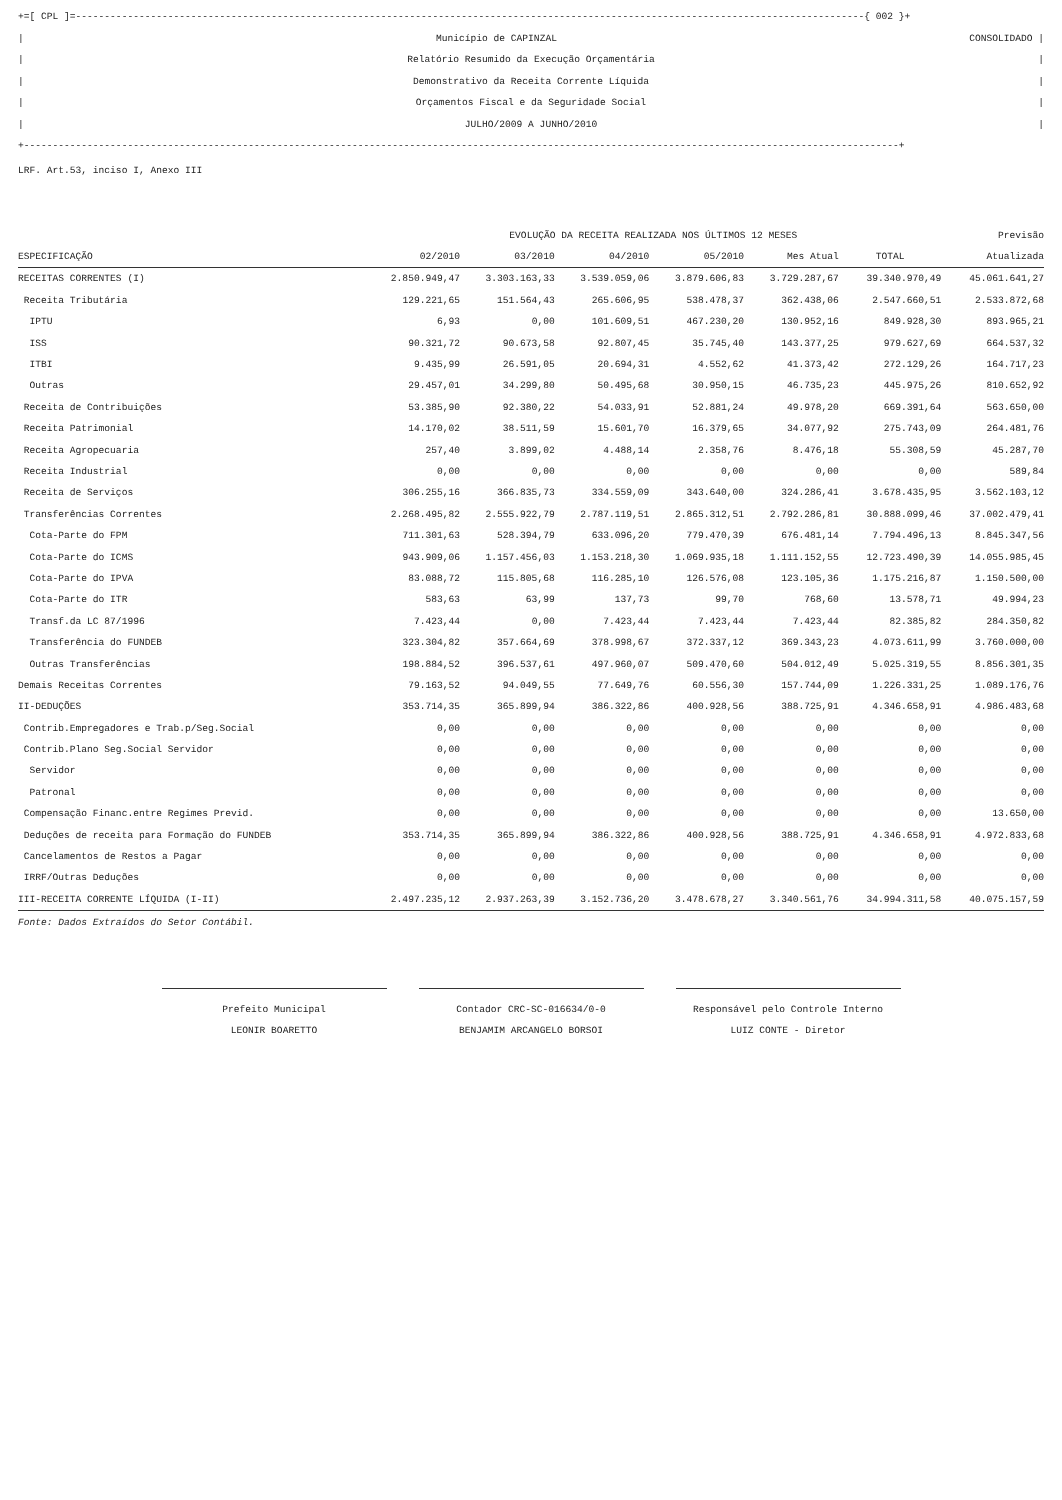+=[ CPL ]=-----------------------------------------------------------------------------------------------------------------------------------------{ 002 }+
| Município de CAPINZAL CONSOLIDADO |
| Relatório Resumido da Execução Orçamentária |
| Demonstrativo da Receita Corrente Líquida |
| Orçamentos Fiscal e da Seguridade Social |
| JULHO/2009 A JUNHO/2010 |
+--------------------------------------------------------------------------------------------------------------------------------------------------------+
LRF. Art.53, inciso I, Anexo III
| | EVOLUÇÃO DA RECEITA REALIZADA NOS ÚLTIMOS 12 MESES | | | | | | Previsão |
| --- | --- | --- | --- | --- | --- | --- | --- |
| ESPECIFICAÇÃO | 02/2010 | 03/2010 | 04/2010 | 05/2010 | Mes Atual | TOTAL | Atualizada |
| RECEITAS CORRENTES (I) | 2.850.949,47 | 3.303.163,33 | 3.539.059,06 | 3.879.606,83 | 3.729.287,67 | 39.340.970,49 | 45.061.641,27 |
| Receita Tributária | 129.221,65 | 151.564,43 | 265.606,95 | 538.478,37 | 362.438,06 | 2.547.660,51 | 2.533.872,68 |
| IPTU | 6,93 | 0,00 | 101.609,51 | 467.230,20 | 130.952,16 | 849.928,30 | 893.965,21 |
| ISS | 90.321,72 | 90.673,58 | 92.807,45 | 35.745,40 | 143.377,25 | 979.627,69 | 664.537,32 |
| ITBI | 9.435,99 | 26.591,05 | 20.694,31 | 4.552,62 | 41.373,42 | 272.129,26 | 164.717,23 |
| Outras | 29.457,01 | 34.299,80 | 50.495,68 | 30.950,15 | 46.735,23 | 445.975,26 | 810.652,92 |
| Receita de Contribuições | 53.385,90 | 92.380,22 | 54.033,91 | 52.881,24 | 49.978,20 | 669.391,64 | 563.650,00 |
| Receita Patrimonial | 14.170,02 | 38.511,59 | 15.601,70 | 16.379,65 | 34.077,92 | 275.743,09 | 264.481,76 |
| Receita Agropecuaria | 257,40 | 3.899,02 | 4.488,14 | 2.358,76 | 8.476,18 | 55.308,59 | 45.287,70 |
| Receita Industrial | 0,00 | 0,00 | 0,00 | 0,00 | 0,00 | 0,00 | 589,84 |
| Receita de Serviços | 306.255,16 | 366.835,73 | 334.559,09 | 343.640,00 | 324.286,41 | 3.678.435,95 | 3.562.103,12 |
| Transferências Correntes | 2.268.495,82 | 2.555.922,79 | 2.787.119,51 | 2.865.312,51 | 2.792.286,81 | 30.888.099,46 | 37.002.479,41 |
| Cota-Parte do FPM | 711.301,63 | 528.394,79 | 633.096,20 | 779.470,39 | 676.481,14 | 7.794.496,13 | 8.845.347,56 |
| Cota-Parte do ICMS | 943.909,06 | 1.157.456,03 | 1.153.218,30 | 1.069.935,18 | 1.111.152,55 | 12.723.490,39 | 14.055.985,45 |
| Cota-Parte do IPVA | 83.088,72 | 115.805,68 | 116.285,10 | 126.576,08 | 123.105,36 | 1.175.216,87 | 1.150.500,00 |
| Cota-Parte do ITR | 583,63 | 63,99 | 137,73 | 99,70 | 768,60 | 13.578,71 | 49.994,23 |
| Transf.da LC 87/1996 | 7.423,44 | 0,00 | 7.423,44 | 7.423,44 | 7.423,44 | 82.385,82 | 284.350,82 |
| Transferência do FUNDEB | 323.304,82 | 357.664,69 | 378.998,67 | 372.337,12 | 369.343,23 | 4.073.611,99 | 3.760.000,00 |
| Outras Transferências | 198.884,52 | 396.537,61 | 497.960,07 | 509.470,60 | 504.012,49 | 5.025.319,55 | 8.856.301,35 |
| Demais Receitas Correntes | 79.163,52 | 94.049,55 | 77.649,76 | 60.556,30 | 157.744,09 | 1.226.331,25 | 1.089.176,76 |
| II-DEDUÇÕES | 353.714,35 | 365.899,94 | 386.322,86 | 400.928,56 | 388.725,91 | 4.346.658,91 | 4.986.483,68 |
| Contrib.Empregadores e Trab.p/Seg.Social | 0,00 | 0,00 | 0,00 | 0,00 | 0,00 | 0,00 | 0,00 |
| Contrib.Plano Seg.Social Servidor | 0,00 | 0,00 | 0,00 | 0,00 | 0,00 | 0,00 | 0,00 |
| Servidor | 0,00 | 0,00 | 0,00 | 0,00 | 0,00 | 0,00 | 0,00 |
| Patronal | 0,00 | 0,00 | 0,00 | 0,00 | 0,00 | 0,00 | 0,00 |
| Compensação Financ.entre Regimes Previd. | 0,00 | 0,00 | 0,00 | 0,00 | 0,00 | 0,00 | 13.650,00 |
| Deduções de receita para Formação do FUNDEB | 353.714,35 | 365.899,94 | 386.322,86 | 400.928,56 | 388.725,91 | 4.346.658,91 | 4.972.833,68 |
| Cancelamentos de Restos a Pagar | 0,00 | 0,00 | 0,00 | 0,00 | 0,00 | 0,00 | 0,00 |
| IRRF/Outras Deduções | 0,00 | 0,00 | 0,00 | 0,00 | 0,00 | 0,00 | 0,00 |
| III-RECEITA CORRENTE LÍQUIDA (I-II) | 2.497.235,12 | 2.937.263,39 | 3.152.736,20 | 3.478.678,27 | 3.340.561,76 | 34.994.311,58 | 40.075.157,59 |
Fonte: Dados Extraídos do Setor Contábil.
Prefeito Municipal
LEONIR BOARETTO
Contador CRC-SC-016634/0-0
BENJAMIM ARCANGELO BORSOI
Responsável pelo Controle Interno
LUIZ CONTE - Diretor